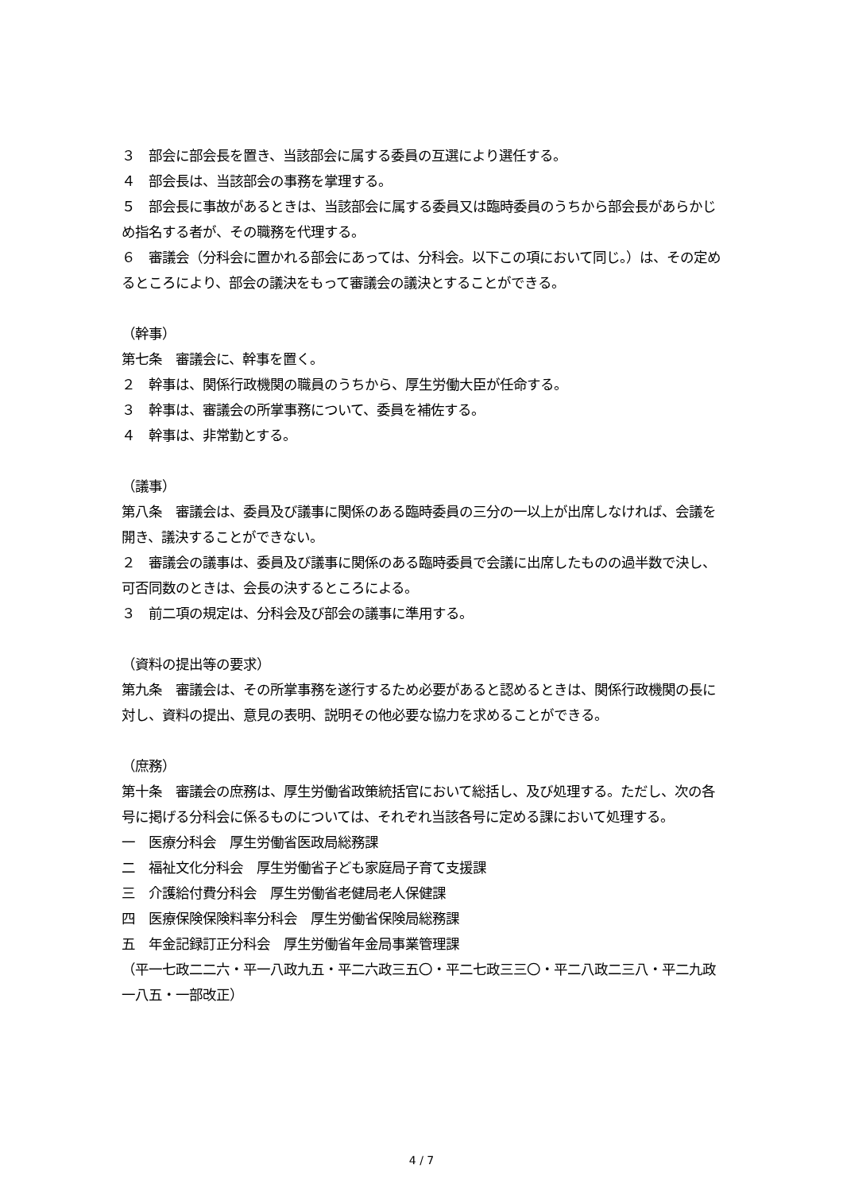３　部会に部会長を置き、当該部会に属する委員の互選により選任する。
４　部会長は、当該部会の事務を掌理する。
５　部会長に事故があるときは、当該部会に属する委員又は臨時委員のうちから部会長があらかじめ指名する者が、その職務を代理する。
６　審議会（分科会に置かれる部会にあっては、分科会。以下この項において同じ。）は、その定めるところにより、部会の議決をもって審議会の議決とすることができる。
（幹事）
第七条　審議会に、幹事を置く。
２　幹事は、関係行政機関の職員のうちから、厚生労働大臣が任命する。
３　幹事は、審議会の所掌事務について、委員を補佐する。
４　幹事は、非常勤とする。
（議事）
第八条　審議会は、委員及び議事に関係のある臨時委員の三分の一以上が出席しなければ、会議を開き、議決することができない。
２　審議会の議事は、委員及び議事に関係のある臨時委員で会議に出席したものの過半数で決し、可否同数のときは、会長の決するところによる。
３　前二項の規定は、分科会及び部会の議事に準用する。
（資料の提出等の要求）
第九条　審議会は、その所掌事務を遂行するため必要があると認めるときは、関係行政機関の長に対し、資料の提出、意見の表明、説明その他必要な協力を求めることができる。
（庶務）
第十条　審議会の庶務は、厚生労働省政策統括官において総括し、及び処理する。ただし、次の各号に掲げる分科会に係るものについては、それぞれ当該各号に定める課において処理する。
一　医療分科会　厚生労働省医政局総務課
二　福祉文化分科会　厚生労働省子ども家庭局子育て支援課
三　介護給付費分科会　厚生労働省老健局老人保健課
四　医療保険保険料率分科会　厚生労働省保険局総務課
五　年金記録訂正分科会　厚生労働省年金局事業管理課
（平一七政二二六・平一八政九五・平二六政三五〇・平二七政三三〇・平二八政二三八・平二九政一八五・一部改正）
4 / 7